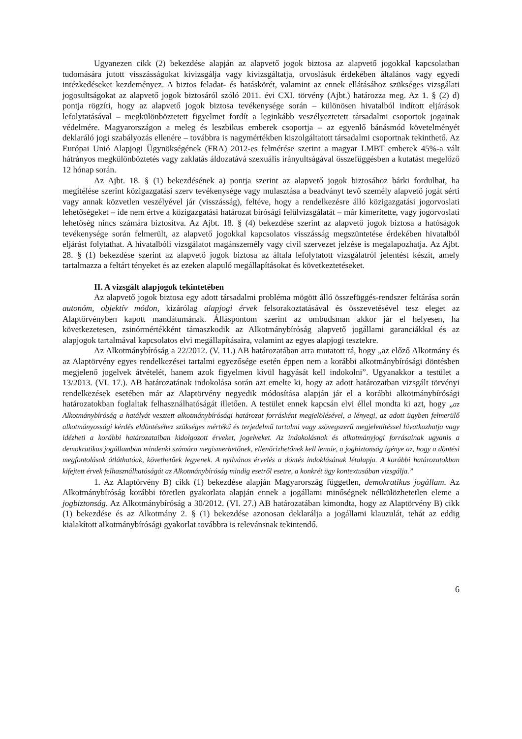Ugyanezen cikk (2) bekezdése alapján az alapvető jogok biztosa az alapvető jogokkal kapcsolatban tudomására jutott visszásságokat kivizsgálja vagy kivizsgáltatja, orvoslásuk érdekében általános vagy egyedi intézkedéseket kezdeményez. A biztos feladat- és hatáskörét, valamint az ennek ellátásához szükséges vizsgálati jogosultságokat az alapvető jogok biztosáról szóló 2011. évi CXI. törvény (Ajbt.) határozza meg. Az 1. § (2) d) pontja rögzíti, hogy az alapvető jogok biztosa tevékenysége során – különösen hivatalból indított eljárások lefolytatásával – megkülönböztetett figyelmet fordít a leginkább veszélyeztetett társadalmi csoportok jogainak védelmére. Magyarországon a meleg és leszbikus emberek csoportja – az egyenlő bánásmód követelményét deklaráló jogi szabályozás ellenére – továbbra is nagymértékben kiszolgáltatott társadalmi csoportnak tekinthető. Az Európai Unió Alapjogi Ügynökségének (FRA) 2012-es felmérése szerint a magyar LMBT emberek 45%-a vált hátrányos megkülönböztetés vagy zaklatás áldozatává szexuális irányultságával összefüggésben a kutatást megelőző 12 hónap során.
Az Ajbt. 18. § (1) bekezdésének a) pontja szerint az alapvető jogok biztosához bárki fordulhat, ha megítélése szerint közigazgatási szerv tevékenysége vagy mulasztása a beadványt tevő személy alapvető jogát sérti vagy annak közvetlen veszélyével jár (visszásság), feltéve, hogy a rendelkezésre álló közigazgatási jogorvoslati lehetőségeket – ide nem értve a közigazgatási határozat bírósági felülvizsgálatát – már kimerítette, vagy jogorvoslati lehetőség nincs számára biztosítva. Az Ajbt. 18. § (4) bekezdése szerint az alapvető jogok biztosa a hatóságok tevékenysége során felmerült, az alapvető jogokkal kapcsolatos visszásság megszüntetése érdekében hivatalból eljárást folytathat. A hivatalbóli vizsgálatot magánszemély vagy civil szervezet jelzése is megalapozhatja. Az Ajbt. 28. § (1) bekezdése szerint az alapvető jogok biztosa az általa lefolytatott vizsgálatról jelentést készít, amely tartalmazza a feltárt tényeket és az ezeken alapuló megállapításokat és következtetéseket.
II. A vizsgált alapjogok tekintetében
Az alapvető jogok biztosa egy adott társadalmi probléma mögött álló összefüggés-rendszer feltárása során autonóm, objektív módon, kizárólag alapjogi érvek felsorakoztatásával és összevetésével tesz eleget az Alaptörvényben kapott mandátumának. Álláspontom szerint az ombudsman akkor jár el helyesen, ha következetesen, zsinórmértékként támaszkodik az Alkotmánybíróság alapvető jogállami garanciákkal és az alapjogok tartalmával kapcsolatos elvi megállapításaira, valamint az egyes alapjogi tesztekre.
Az Alkotmánybíróság a 22/2012. (V. 11.) AB határozatában arra mutatott rá, hogy „az előző Alkotmány és az Alaptörvény egyes rendelkezései tartalmi egyezősége esetén éppen nem a korábbi alkotmánybírósági döntésben megjelenő jogelvek átvételét, hanem azok figyelmen kívül hagyását kell indokolni”. Ugyanakkor a testület a 13/2013. (VI. 17.). AB határozatának indokolása során azt emelte ki, hogy az adott határozatban vizsgált törvényi rendelkezések esetében már az Alaptörvény negyedik módosítása alapján jár el a korábbi alkotmánybírósági határozatokban foglaltak felhasználhatóságát illetően. A testület ennek kapcsán elvi éllel mondta ki azt, hogy „az Alkotmánybíróság a hatályát vesztett alkotmánybírósági határozat forrásként megjelölésével, a lényegi, az adott ügyben felmerülő alkotmányossági kérdés eldöntéséhez szükséges mértékű és terjedelmű tartalmi vagy szövegszerű megjelenítéssel hivatkozhatja vagy idézheti a korábbi határozataiban kidolgozott érveket, jogelveket. Az indokolásnak és alkotmányjogi forrásainak ugyanis a demokratikus jogállamban mindenki számára megismerhetőnek, ellenőrizhetőnek kell lennie, a jogbiztonság igénye az, hogy a döntési megfontolások átláthatóak, követhetőek legyenek. A nyilvános érvelés a döntés indoklásának létalapja. A korábbi határozatokban kifejtett érvek felhasználhatóságát az Alkotmánybíróság mindig esetről esetre, a konkrét ügy kontextusában vizsgálja.”
1. Az Alaptörvény B) cikk (1) bekezdése alapján Magyarország független, demokratikus jogállam. Az Alkotmánybíróság korábbi töretlen gyakorlata alapján ennek a jogállami minőségnek nélkülözhetetlen eleme a jogbiztonság. Az Alkotmánybíróság a 30/2012. (VI. 27.) AB határozatában kimondta, hogy az Alaptörvény B) cikk (1) bekezdése és az Alkotmány 2. § (1) bekezdése azonosan deklarálja a jogállami klauzulát, tehát az eddig kialakított alkotmánybírósági gyakorlat továbbra is relevánsnak tekintendő.
6